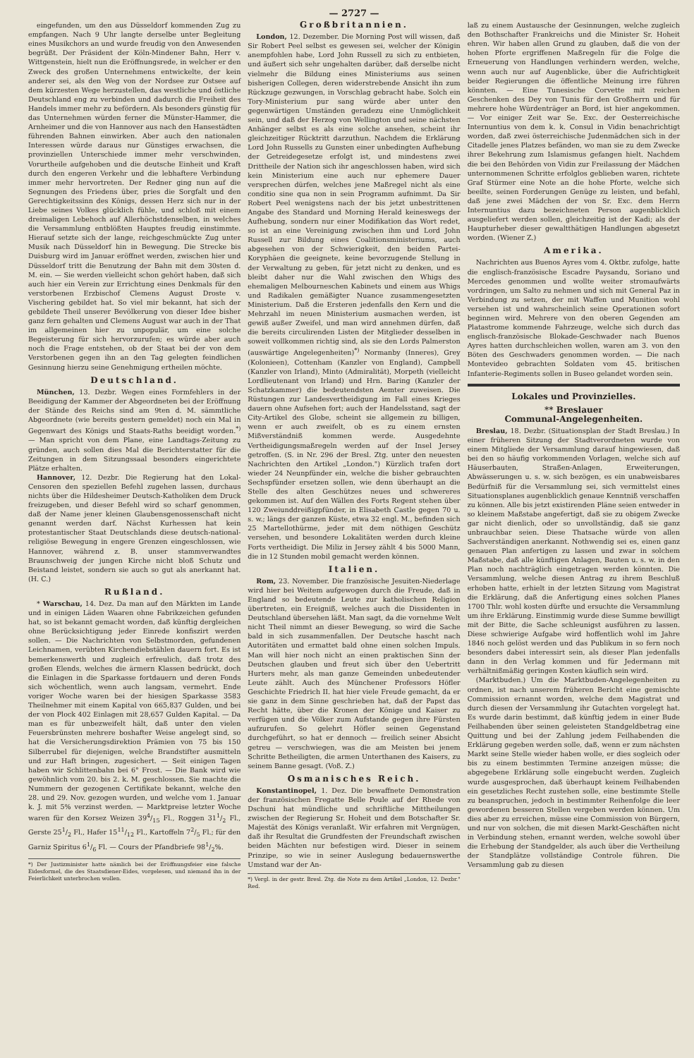— 2727 —
eingefunden, um den aus Düsseldorf kommenden Zug zu empfangen. Nach 9 Uhr langte derselbe unter Begleitung eines Musikchors an und wurde freudig von den Anwesenden begrüßt. Der Präsident der Köln-Mindener Bahn, Herr v. Wittgenstein, hielt nun die Eröffnungsrede, in welcher er den Zweck des großen Unternehmens entwickelte, der kein anderer sei, als den Weg von der Nordsee zur Ostsee auf dem kürzesten Wege herzustellen, das westliche und östliche Deutschland eng zu verbinden und dadurch die Freiheit des Handels immer mehr zu befördern. Als besonders günstig für das Unternehmen würden ferner die Münster-Hammer, die Arnheimer und die von Hannover aus nach den Hansestädten führenden Bahnen einwirken. Aber auch den nationalen Interessen würde daraus nur Günstiges erwachsen, die provinziellen Unterschiede immer mehr verschwinden, Vorurtheile aufgehoben und die deutsche Einheit und Kraft durch den engeren Verkehr und die lebhaftere Verbindung immer mehr hervortreten. Der Redner ging nun auf die Segnungen des Friedens über, pries die Sorgfalt und den Gerechtigkeitssinn des Königs, dessen Herz sich nur in der Liebe seines Volkes glücklich fühle, und schloß mit einem dreimaligen Lebehoch auf Allerhöchstdenselben, in welches die Versammlung entblößten Hauptes freudig einstimmte. Hierauf setzte sich der lange, reichgeschmückte Zug unter Musik nach Düsseldorf hin in Bewegung. Die Strecke bis Duisburg wird im Januar eröffnet werden, zwischen hier und Düsseldorf tritt die Benutzung der Bahn mit dem 30sten d. M. ein. — Sie werden vielleicht schon gehört haben, daß sich auch hier ein Verein zur Errichtung eines Denkmals für den verstorbenen Erzbischof Clemens August Droste v. Vischering gebildet hat. So viel mir bekannt, hat sich der gebildete Theil unserer Bevölkerung von dieser Idee bisher ganz fern gehalten und Clemens August war auch in der That im allgemeinen hier zu unpopulär, um eine solche Begeisterung für sich hervorzurufen; es würde aber auch noch die Frage entstehen, ob der Staat bei der von dem Verstorbenen gegen ihn an den Tag gelegten feindlichen Gesinnung hierzu seine Genehmigung ertheilen möchte.
Deutschland.
München, 13. Dezbr. Wegen eines Formfehlers in der Beeidigung der Kammer der Abgeordneten bei der Eröffnung der Stände des Reichs sind am 9ten d. M. sämmtliche Abgeordnete (wie bereits gestern gemeldet) noch ein Mal in Gegenwart des Königs und Staats-Raths beeidigt worden.<sup>*)</sup> — Man spricht von dem Plane, eine Landtags-Zeitung zu gründen, auch sollen dies Mal die Berichterstatter für die Zeitungen in dem Sitzungssaal besonders eingerichtete Plätze erhalten.
Hannover, 12. Dezbr. Die Regierung hat den Lokal-Censoren den speziellen Befehl zugehen lassen, durchaus nichts über die Hildesheimer Deutsch-Katholiken dem Druck freizugeben, und dieser Befehl wird so scharf genommen, daß der Name jener kleinen Glaubensgenossenschaft nicht genannt werden darf. Nächst Kurhessen hat kein protestantischer Staat Deutschlands diese deutsch-national-religiöse Bewegung in engere Grenzen eingeschlossen, wie Hannover, während z. B. unser stammverwandtes Braunschweig der jungen Kirche nicht bloß Schutz und Beistand leistet, sondern sie auch so gut als anerkannt hat. (H. C.)
Rußland.
* Warschau, 14. Dez. Da man auf den Märkten im Lande und in einigen Läden Waaren ohne Fabrikzeichen gefunden hat, so ist bekannt gemacht worden, daß künftig dergleichen ohne Berücksichtigung jeder Einrede konfiszirt werden sollen. — Die Nachrichten von Selbstmorden, gefundenen Leichnamen, verübten Kirchendiebstählen dauern fort. Es ist bemerkenswerth und zugleich erfreulich, daß trotz des großen Elends, welches die ärmern Klassen bedrückt, doch die Einlagen in die Sparkasse fortdauern und deren Fonds sich wöchentlich, wenn auch langsam, vermehrt. Ende voriger Woche waren bei der hiesigen Sparkasse 3583 Theilnehmer mit einem Kapital von 665,837 Gulden, und bei der von Plock 402 Einlagen mit 28,657 Gulden Kapital. — Da man es für unbezweifelt hält, daß unter den vielen Feuersbrünsten mehrere boshafter Weise angelegt sind, so hat die Versicherungsdirektion Prämien von 75 bis 150 Silberrubel für diejenigen, welche Brandstifter ausmitteln und zur Haft bringen, zugesichert. — Seit einigen Tagen haben wir Schlittenbahn bei 6° Frost. — Die Bank wird wie gewöhnlich vom 20. bis 2. k. M. geschlossen. Sie machte die Nummern der gezogenen Certifikate bekannt, welche den 28. und 29. Nov. gezogen wurden, und welche vom 1. Januar k. J. mit 5% verzinst werden. — Marktpreise letzter Woche waren für den Korsez Weizen 394/15 Fl., Roggen 311/2 Fl., Gerste 251/2 Fl., Hafer 1511/12 Fl., Kartoffeln 72/5 Fl.; für den Garniz Spiritus 61/6 Fl. — Cours der Pfandbriefe 981/2%.
*) Der Justizminister hatte nämlich bei der Eröffnungsfeier eine falsche Eidesformel, die des Staatsdiener-Eides, vorgelesen, und niemand ihn in der Feierlichkeit unterbrochen wollen.
Großbritannien.
London, 12. Dezember. Die Morning Post will wissen, daß Sir Robert Peel selbst es gewesen sei, welcher der Königin anempfohlen habe, Lord John Russell zu sich zu entbieten, und äußert sich sehr ungehalten darüber, daß derselbe nicht vielmehr die Bildung eines Ministeriums aus seinen bisherigen Collegen, deren widerstrebende Ansicht ihn zum Rückzuge gezwungen, in Vorschlag gebracht habe. Solch ein Tory-Ministerium pur sang würde aber unter den gegenwärtigen Umständen geradezu eine Unmöglichkeit sein, und daß der Herzog von Wellington und seine nächsten Anhänger selbst es als eine solche ansehen, scheint ihr gleichzeitiger Rücktritt darzuthun. Nachdem die Erklärung Lord John Russells zu Gunsten einer unbedingten Aufhebung der Getreidegesetze erfolgt ist, und mindestens zwei Drittheile der Nation sich ihr angeschlossen haben, wird sich kein Ministerium eine auch nur ephemere Dauer versprechen dürfen, welches jene Maßregel nicht als eine conditio sine qua non in sein Programm aufnimmt. Da Sir Robert Peel wenigstens nach der bis jetzt unbestrittenen Angabe des Standard und Morning Herald keineswegs der Aufhebung, sondern nur einer Modifikation das Wort redet, so ist an eine Vereinigung zwischen ihm und Lord John Russell zur Bildung eines Coalitionsministeriums, auch abgesehen von der Schwierigkeit, den beiden Partei-Koryphäen die geeignete, keine bevorzugende Stellung in der Verwaltung zu geben, für jetzt nicht zu denken, und es bleibt daher nur die Wahl zwischen den Whigs des ehemaligen Melbourneschen Kabinets und einem aus Whigs und Radikalen gemäßigter Nuance zusammengesetzten Ministerium. Daß die Ersteren jedenfalls den Kern und die Mehrzahl im neuen Ministerium ausmachen werden, ist gewiß außer Zweifel, und man wird annehmen dürfen, daß die bereits circulirenden Listen der Mitglieder desselben in soweit vollkommen richtig sind, als sie den Lords Palmerston (auswärtige Angelegenheiten)<sup>*)</sup> Normanby (Inneres), Grey (Kolonieen), Cottenham (Kanzler von England), Campbell (Kanzler von Irland), Minto (Admiralität), Morpeth (vielleicht Lordlieutenant von Irland) und Hrn. Baring (Kanzler der Schatzkammer) die bedeutendsten Aemter zuweisen. Die Rüstungen zur Landesvertheidigung im Fall eines Krieges dauern ohne Aufsehen fort; auch der Handelsstand, sagt der City-Artikel des Globe, scheint sie allgemein zu billigen, wenn er auch zweifelt, ob es zu einem ernsten Mißverständniß kommen werde. Ausgedehnte Vertheidigungsmaßregeln werden auf der Insel Jersey getroffen. (S. in Nr. 296 der Bresl. Ztg. unter den neuesten Nachrichten den Artikel „London.") Kürzlich trafen dort wieder 24 Neunpfünder ein, welche die bisher gebrauchten Sechspfünder ersetzen sollen, wie denn überhaupt an die Stelle des alten Geschützes neues und schwereres gekommen ist. Auf den Wällen des Forts Regent stehen über 120 Zweiunddreißigpfünder, in Elisabeth Castle gegen 70 u. s. w.; längs der ganzen Küste, etwa 32 engl. M., befinden sich 25 Martellothürme, jeder mit dem nöthigen Geschütz versehen, und besondere Lokalitäten werden durch kleine Forts vertheidigt. Die Miliz in Jersey zählt 4 bis 5000 Mann, die in 12 Stunden mobil gemacht werden können.
Italien.
Rom, 23. November. Die französische Jesuiten-Niederlage wird hier bei Weitem aufgewogen durch die Freude, daß in England so bedeutende Leute zur katholischen Religion übertreten, ein Ereigniß, welches auch die Dissidenten in Deutschland übersehen läßt. Man sagt, da die vornehme Welt nicht Theil nimmt an dieser Bewegung, so wird die Sache bald in sich zusammenfallen. Der Deutsche hascht nach Autoritäten und ermattet bald ohne einen solchen Impuls. Man will hier noch nicht an einen praktischen Sinn der Deutschen glauben und freut sich über den Uebertritt Hurters mehr, als man ganze Gemeinden unbedeutender Leute zählt. Auch des Münchener Professors Höfler Geschichte Friedrich II. hat hier viele Freude gemacht, da er sie ganz in dem Sinne geschrieben hat, daß der Papst das Recht hätte, über die Kronen der Könige und Kaiser zu verfügen und die Völker zum Aufstande gegen ihre Fürsten aufzurufen. So gelehrt Höfler seinen Gegenstand durchgeführt, so hat er dennoch — freilich seiner Absicht getreu — verschwiegen, was die am Meisten bei jenem Schritte Betheiligten, die armen Unterthanen des Kaisers, zu seinem Banne gesagt. (Voß. Z.)
Osmanisches Reich.
Konstantinopel, 1. Dez. Die bewaffnete Demonstration der französischen Fregatte Belle Poule auf der Rhede von Dschuni hat mündliche und schriftliche Mittheilungen zwischen der Regierung Sr. Hoheit und dem Botschafter Sr. Majestät des Königs veranlaßt. Wir erfahren mit Vergnügen, daß ihr Resultat die Grundfesten der Freundschaft zwischen beiden Mächten nur befestigen wird. Dieser in seinem Prinzipe, so wie in seiner Auslegung bedauernswerthe Umstand war der An-
*) Vergl. in der gestr. Bresl. Ztg. die Note zu dem Artikel „London, 12. Dezbr." Red.
laß zu einem Austausche der Gesinnungen, welche zugleich den Bothschafter Frankreichs und die Minister Sr. Hoheit ehren. Wir haben allen Grund zu glauben, daß die von der hohen Pforte ergriffenen Maßregeln für die Folge die Erneuerung von Handlungen verhindern werden, welche, wenn auch nur auf Augenblicke, über die Aufrichtigkeit beider Regierungen die öffentliche Meinung irre führen könnten. — Eine Tunesische Corvette mit reichen Geschenken des Dey von Tunis für den Großherrn und für mehrere hohe Würdenträger an Bord, ist hier angekommen. — Vor einiger Zeit war Se. Exc. der Oesterreichische Internuntius von dem k. k. Consul in Vidin benachrichtigt worden, daß zwei österreichische Judenmädchen sich in der Citadelle jenes Platzes befänden, wo man sie zu dem Zwecke ihrer Bekehrung zum Islamismus gefangen hielt. Nachdem die bei den Behörden von Vidin zur Freilassung der Mädchen unternommenen Schritte erfolglos geblieben waren, richtete Graf Stürmer eine Note an die hohe Pforte, welche sich beeilte, seinen Forderungen Genüge zu leisten, und befahl, daß jene zwei Mädchen der von Sr. Exc. dem Herrn Internuntius dazu bezeichneten Person augenblicklich ausgeliefert werden sollen, gleichzeitig ist der Kadi; als der Haupturheber dieser gewaltthätigen Handlungen abgesetzt worden. (Wiener Z.)
Amerika.
Nachrichten aus Buenos Ayres vom 4. Oktbr. zufolge, hatte die englisch-französische Escadre Paysandu, Soriano und Mercedes genommen und wollte weiter stromaufwärts vordringen, um Salto zu nehmen und sich mit General Paz in Verbindung zu setzen, der mit Waffen und Munition wohl versehen ist und wahrscheinlich seine Operationen sofort beginnen wird. Mehrere von den oberen Gegenden am Platastrome kommende Fahrzeuge, welche sich durch das englisch-französische Blokade-Geschwader nach Buenos Ayres hatten durchschleichen wollen, waren am 3. von den Böten des Geschwaders genommen worden. — Die nach Montevideo gebrachten Soldaten vom 45. britischen Infanterie-Regiments sollen in Buseo gelandet worden sein.
Lokales und Provinzielles.
** Breslauer
Communal-Angelegenheiten.
Breslau, 18. Dezbr. (Situationsplan der Stadt Breslau.) In einer früheren Sitzung der Stadtverordneten wurde von einem Mitgliede der Versammlung darauf hingewiesen, daß bei den so häufig vorkommenden Vorlagen, welche sich auf Häuserbauten, Straßen-Anlagen, Erweiterungen, Abwässerungen u. s. w. sich bezögen, es ein unabweisbares Bedürfniß für die Versammlung sei, sich vermittelst eines Situationsplanes augenblicklich genaue Kenntniß verschaffen zu können. Alle bis jetzt existirenden Pläne seien entweder in so kleinem Maßstabe angefertigt, daß sie zu obigem Zwecke gar nicht dienlich, oder so unvollständig, daß sie ganz unbrauchbar seien. Diese Thatsache würde von allen Sachverständigen anerkannt. Nothwendig sei es, einen ganz genauen Plan anfertigen zu lassen und zwar in solchem Maßstabe, daß alle künftigen Anlagen, Bauten u. s. w. in den Plan noch nachträglich eingetragen werden könnten. Die Versammlung, welche diesen Antrag zu ihrem Beschluß erhoben hatte, erhielt in der letzten Sitzung vom Magistrat die Erklärung, daß die Anfertigung eines solchen Planes 1700 Thlr. wohl kosten dürfte und ersuchte die Versammlung um ihre Erklärung. Einstimmig wurde diese Summe bewilligt mit der Bitte, die Sache schleunigst ausführen zu lassen. Diese schwierige Aufgabe wird hoffentlich wohl im Jahre 1846 noch gelöst werden und das Publikum in so fern noch besonders dabei interessirt sein, als dieser Plan jedenfalls dann in den Verlag kommen und für Jedermann mit verhältnißmäßig geringen Kosten käuflich sein wird.
(Marktbuden.) Um die Marktbuden-Angelegenheiten zu ordnen, ist nach unserem früheren Bericht eine gemischte Commission ernannt worden, welche dem Magistrat und durch diesen der Versammlung ihr Gutachten vorgelegt hat. Es wurde darin bestimmt, daß künftig jedem in einer Bude Feilhabenden über seinen geleisteten Standgeldbetrag eine Quittung und bei der Zahlung jedem Feilhabenden die Erklärung gegeben werden solle, daß, wenn er zum nächsten Markt seine Stelle wieder haben wolle, er dies sogleich oder bis zu einem bestimmten Termine anzeigen müsse; die abgegebene Erklärung solle eingebucht werden. Zugleich wurde ausgesprochen, daß überhaupt keinem Feilhabenden ein gesetzliches Recht zustehen solle, eine bestimmte Stelle zu beanspruchen, jedoch in bestimmter Reihenfolge die leer gewordenen besseren Stellen vergeben werden können. Um dies aber zu erreichen, müsse eine Commission von Bürgern, und nur von solchen, die mit diesen Markt-Geschäften nicht in Verbindung stehen, ernannt werden, welche sowohl über die Erhebung der Standgelder, als auch über die Vertheilung der Standplätze vollständige Controle führen. Die Versammlung gab zu diesen